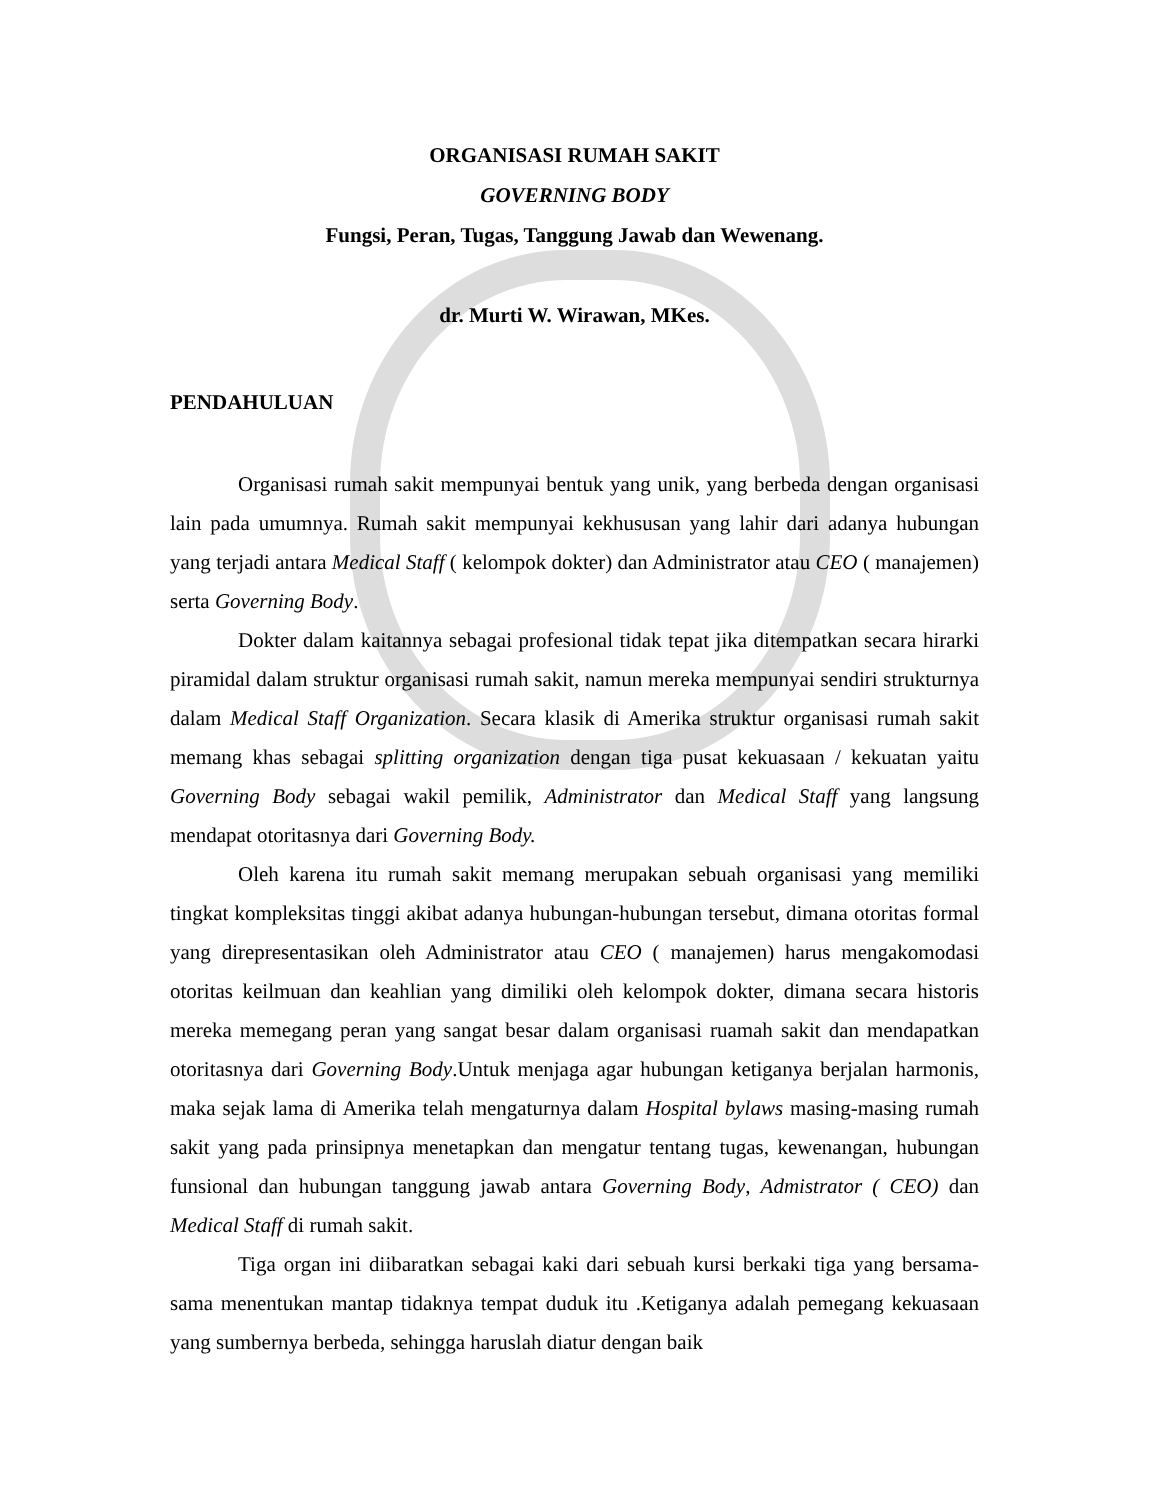ORGANISASI RUMAH SAKIT
GOVERNING BODY
Fungsi, Peran, Tugas, Tanggung Jawab dan Wewenang.
dr. Murti W. Wirawan, MKes.
PENDAHULUAN
Organisasi rumah sakit mempunyai bentuk yang unik, yang berbeda dengan organisasi lain pada umumnya. Rumah sakit mempunyai kekhususan yang lahir dari adanya hubungan yang terjadi antara Medical Staff ( kelompok dokter) dan Administrator atau CEO ( manajemen) serta Governing Body.
Dokter dalam kaitannya sebagai profesional tidak tepat jika ditempatkan secara hirarki piramidal dalam struktur organisasi rumah sakit, namun mereka mempunyai sendiri strukturnya dalam Medical Staff Organization. Secara klasik di Amerika struktur organisasi rumah sakit memang khas sebagai splitting organization dengan tiga pusat kekuasaan / kekuatan yaitu Governing Body sebagai wakil pemilik, Administrator dan Medical Staff yang langsung mendapat otoritasnya dari Governing Body.
Oleh karena itu rumah sakit memang merupakan sebuah organisasi yang memiliki tingkat kompleksitas tinggi akibat adanya hubungan-hubungan tersebut, dimana otoritas formal yang direpresentasikan oleh Administrator atau CEO ( manajemen) harus mengakomodasi otoritas keilmuan dan keahlian yang dimiliki oleh kelompok dokter, dimana secara historis mereka memegang peran yang sangat besar dalam organisasi ruamah sakit dan mendapatkan otoritasnya dari Governing Body.Untuk menjaga agar hubungan ketiganya berjalan harmonis, maka sejak lama di Amerika telah mengaturnya dalam Hospital bylaws masing-masing rumah sakit yang pada prinsipnya menetapkan dan mengatur tentang tugas, kewenangan, hubungan funsional dan hubungan tanggung jawab antara Governing Body, Admistrator ( CEO) dan Medical Staff di rumah sakit.
Tiga organ ini diibaratkan sebagai kaki dari sebuah kursi berkaki tiga yang bersama-sama menentukan mantap tidaknya tempat duduk itu .Ketiganya adalah pemegang kekuasaan yang sumbernya berbeda, sehingga haruslah diatur dengan baik